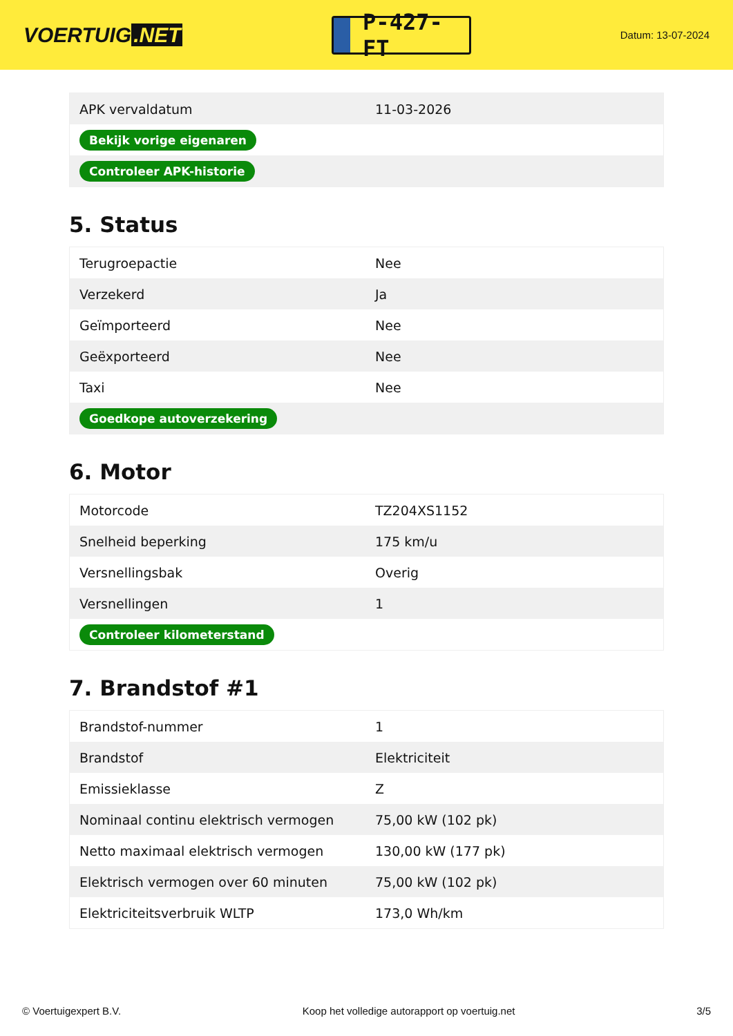VOERTUIG.NET
P-427-FT
Datum: 13-07-2024
| APK vervaldatum | 11-03-2026 |
| Bekijk vorige eigenaren | |
| Controleer APK-historie | |
5. Status
| Terugroepactie | Nee |
| Verzekerd | Ja |
| Geïmporteerd | Nee |
| Geëxporteerd | Nee |
| Taxi | Nee |
| Goedkope autoverzekering | |
6. Motor
| Motorcode | TZ204XS1152 |
| Snelheid beperking | 175 km/u |
| Versnellingsbak | Overig |
| Versnellingen | 1 |
| Controleer kilometerstand | |
7. Brandstof #1
| Brandstof-nummer | 1 |
| Brandstof | Elektriciteit |
| Emissieklasse | Z |
| Nominaal continu elektrisch vermogen | 75,00 kW (102 pk) |
| Netto maximaal elektrisch vermogen | 130,00 kW (177 pk) |
| Elektrisch vermogen over 60 minuten | 75,00 kW (102 pk) |
| Elektriciteitsverbruik WLTP | 173,0 Wh/km |
© Voertuigexpert B.V. Koop het volledige autorapport op voertuig.net 3/5